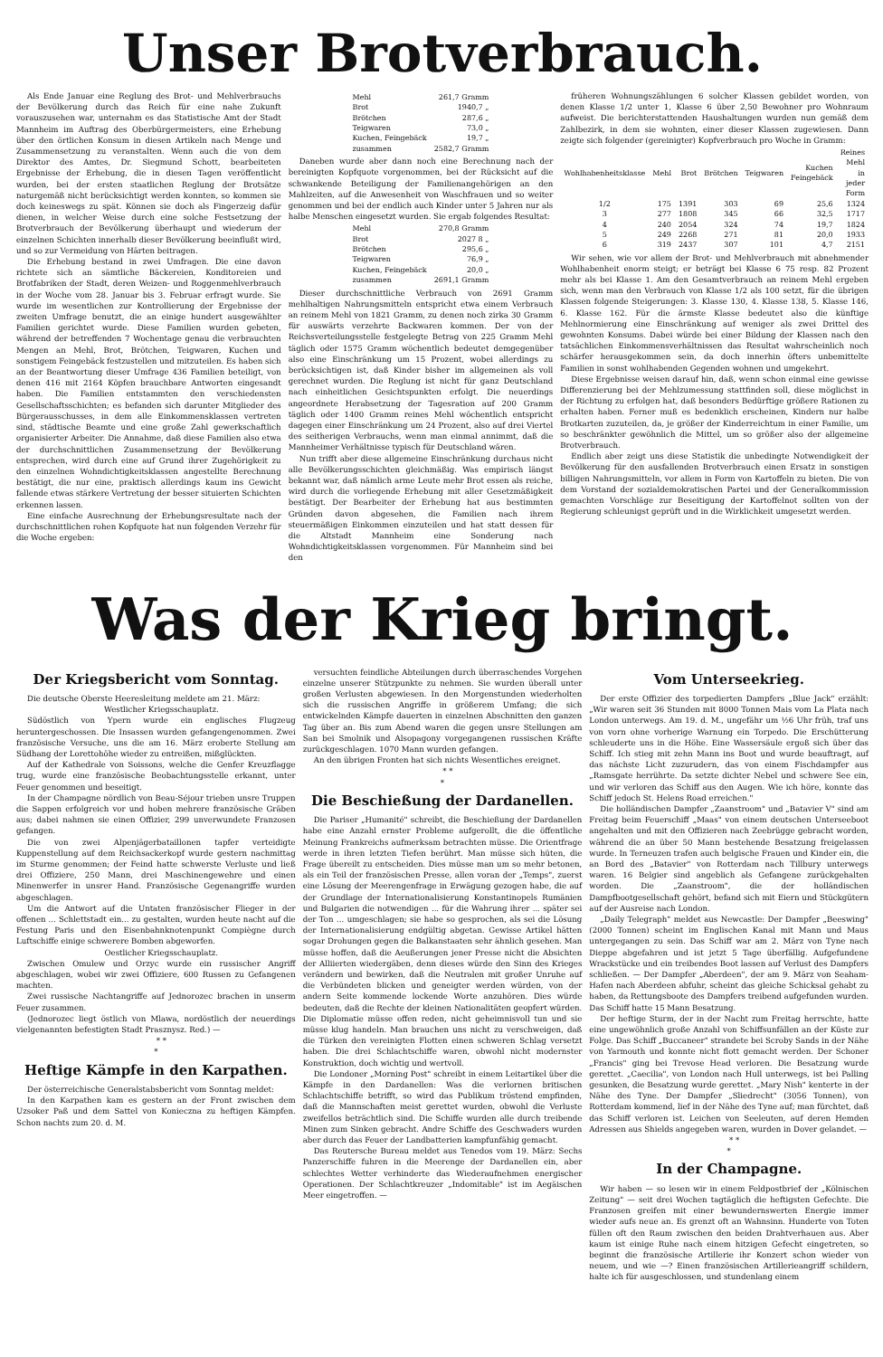Unser Brotverbrauch.
Als Ende Januar eine Reglung des Brot- und Mehlverbrauchs der Bevölkerung durch das Reich für eine nahe Zukunft vorauszusehen war, unternahm es das Statistische Amt der Stadt Mannheim im Auftrag des Oberbürgermeisters, eine Erhebung über den örtlichen Konsum in diesen Artikeln nach Menge und Zusammensetzung zu veranstalten. Wenn auch die von dem Direktor des Amtes, Dr. Siegmund Schott, bearbeiteten Ergebnisse der Erhebung, die in diesen Tagen veröffentlicht wurden, bei der ersten staatlichen Reglung der Brotsätze naturgemäß nicht berücksichtigt werden konnten, so kommen sie doch keineswegs zu spät. Können sie doch als Fingerzeig dafür dienen, in welcher Weise durch eine solche Festsetzung der Brotverbrauch der Bevölkerung überhaupt und wiederum der einzelnen Schichten innerhalb dieser Bevölkerung beeinflußt wird, und so zur Vermeidung von Härten beitragen.
Die Erhebung bestand in zwei Umfragen. Die eine davon richtete sich an sämtliche Bäckereien, Konditoreien und Brotfabriken der Stadt, deren Weizen- und Roggenmehlverbrauch in der Woche vom 28. Januar bis 3. Februar erfragt wurde. Sie wurde im wesentlichen zur Kontrollierung der Ergebnisse der zweiten Umfrage benutzt, die an einige hundert ausgewählter Familien gerichtet wurde. Diese Familien wurden gebeten, während der betreffenden 7 Wochentage genau die verbrauchten Mengen an Mehl, Brot, Brötchen, Teigwaren, Kuchen und sonstigem Feingebäck festzustellen und mitzuteilen. Es haben sich an der Beantwortung dieser Umfrage 436 Familien beteiligt, von denen 416 mit 2164 Köpfen brauchbare Antworten eingesandt haben. Die Familien entstammten den verschiedensten Gesellschaftsschichten; es befanden sich darunter Mitglieder des Bürgerausschusses, in dem alle Einkommensklassen vertreten sind, städtische Beamte und eine große Zahl gewerkschaftlich organisierter Arbeiter. Die Annahme, daß diese Familien also etwa der durchschnittlichen Zusammensetzung der Bevölkerung entsprechen, wird durch eine auf Grund ihrer Zugehörigkeit zu den einzelnen Wohndichtigkeitsklassen angestellte Berechnung bestätigt, die nur eine, praktisch allerdings kaum ins Gewicht fallende etwas stärkere Vertretung der besser situierten Schichten erkennen lassen.
Eine einfache Ausrechnung der Erhebungsresultate nach der durchschnittlichen rohen Kopfquote hat nun folgenden Verzehr für die Woche ergeben:
| Mehl | 261,7 Gramm |
| Brot | 1940,7 „ |
| Brötchen | 287,6 „ |
| Teigwaren | 73,0 „ |
| Kuchen, Feingebäck | 19,7 „ |
| zusammen | 2582,7 Gramm |
Daneben wurde aber dann noch eine Berechnung nach der bereinigten Kopfquote vorgenommen, bei der Rücksicht auf die schwankende Beteiligung der Familienangehörigen an den Mahlzeiten, auf die Anwesenheit von Waschfrauen und so weiter genommen und bei der endlich auch Kinder unter 5 Jahren nur als halbe Menschen eingesetzt wurden. Sie ergab folgendes Resultat:
| Mehl | 270,8 Gramm |
| Brot | 2027 8 „ |
| Brötchen | 295,6 „ |
| Teigwaren | 76,9 „ |
| Kuchen, Feingebäck | 20,0 „ |
| zusammen | 2691,1 Gramm |
Dieser durchschnittliche Verbrauch von 2691 Gramm mehlhaltigen Nahrungsmitteln entspricht etwa einem Verbrauch an reinem Mehl von 1821 Gramm, zu denen noch zirka 30 Gramm für auswärts verzehrte Backwaren kommen. Der von der Reichsverteilungsstelle festgelegte Betrag von 225 Gramm Mehl täglich oder 1575 Gramm wöchentlich bedeutet demgegenüber also eine Einschränkung um 15 Prozent, wobei allerdings zu berücksichtigen ist, daß Kinder bisher im allgemeinen als voll gerechnet wurden. Die Reglung ist nicht für ganz Deutschland nach einheitlichen Gesichtspunkten erfolgt. Die neuerdings angeordnete Herabsetzung der Tagesration auf 200 Gramm täglich oder 1400 Gramm reines Mehl wöchentlich entspricht dagegen einer Einschränkung um 24 Prozent, also auf drei Viertel des seitherigen Verbrauchs, wenn man einmal annimmt, daß die Mannheimer Verhältnisse typisch für Deutschland wären.
Nun trifft aber diese allgemeine Einschränkung durchaus nicht alle Bevölkerungsschichten gleichmäßig. Was empirisch längst bekannt war, daß nämlich arme Leute mehr Brot essen als reiche, wird durch die vorliegende Erhebung mit aller Gesetzmäßigkeit bestätigt. Der Bearbeiter der Erhebung hat aus bestimmten Gründen davon abgesehen, die Familien nach ihrem steuermäßigen Einkommen einzuteilen und hat statt dessen für die Altstadt Mannheim eine Sonderung nach Wohndichtigkeitsklassen vorgenommen. Für Mannheim sind bei den
früheren Wohnungszählungen 6 solcher Klassen gebildet worden, von denen Klasse 1/2 unter 1, Klasse 6 über 2,50 Bewohner pro Wohnraum aufweist. Die berichterstattenden Haushaltungen wurden nun gemäß dem Zahlbezirk, in dem sie wohnten, einer dieser Klassen zugewiesen. Dann zeigte sich folgender (gereinigter) Kopfverbrauch pro Woche in Gramm:
| Wohlhabenheitsklasse | Mehl | Brot | Brötchen | Teigwaren | Kuchen Feingebäck | Reines Mehl in jeder Form |
| --- | --- | --- | --- | --- | --- | --- |
| 1/2 | 175 | 1391 | 303 | 69 | 25,6 | 1324 |
| 3 | 277 | 1808 | 345 | 66 | 32,5 | 1717 |
| 4 | 240 | 2054 | 324 | 74 | 19,7 | 1824 |
| 5 | 249 | 2268 | 271 | 81 | 20,0 | 1933 |
| 6 | 319 | 2437 | 307 | 101 | 4,7 | 2151 |
Wir sehen, wie vor allem der Brot- und Mehlverbrauch mit abnehmender Wohlhabenheit enorm steigt; er beträgt bei Klasse 6 75 resp. 82 Prozent mehr als bei Klasse 1. Am den Gesamtverbrauch an reinem Mehl ergeben sich, wenn man den Verbrauch von Klasse 1/2 als 100 setzt, für die übrigen Klassen folgende Steigerungen: 3. Klasse 130, 4. Klasse 138, 5. Klasse 146, 6. Klasse 162. Für die ärmste Klasse bedeutet also die künftige Mehlnormierung eine Einschränkung auf weniger als zwei Drittel des gewohnten Konsums. Dabei würde bei einer Bildung der Klassen nach den tatsächlichen Einkommensverhältnissen das Resultat wahrscheinlich noch schärfer herausgekommen sein, da doch innerhin öfters unbemittelte Familien in sonst wohlhabenden Gegenden wohnen und umgekehrt.
Diese Ergebnisse weisen darauf hin, daß, wenn schon einmal eine gewisse Differenzierung bei der Mehlzumessung stattfinden soll, diese möglichst in der Richtung zu erfolgen hat, daß besonders Bedürftige größere Rationen zu erhalten haben. Ferner muß es bedenklich erscheinen, Kindern nur halbe Brotkarten zuzuteilen, da, je größer der Kinderreichtum in einer Familie, um so beschränkter gewöhnlich die Mittel, um so größer also der allgemeine Brotverbrauch.
Endlich aber zeigt uns diese Statistik die unbedingte Notwendigkeit der Bevölkerung für den ausfallenden Brotverbrauch einen Ersatz in sonstigen billigen Nahrungsmitteln, vor allem in Form von Kartoffeln zu bieten. Die von dem Vorstand der sozialdemokratischen Partei und der Generalkommission gemachten Vorschläge zur Beseitigung der Kartoffelnot sollten von der Regierung schleunigst geprüft und in die Wirklichkeit umgesetzt werden.
Was der Krieg bringt.
Der Kriegsbericht vom Sonntag.
Die deutsche Oberste Heeresleitung meldete am 21. März:
Westlicher Kriegsschauplatz.
Südöstlich von Ypern wurde ein englisches Flugzeug heruntergeschossen. Die Insassen wurden gefangengenommen. Zwei französische Versuche, uns die am 16. März eroberte Stellung am Südhang der Lorettohöhe wieder zu entreißen, mißglückten.
Auf der Kathedrale von Soissons, welche die Genfer Kreuzflagge trug, wurde eine französische Beobachtungsstelle erkannt, unter Feuer genommen und beseitigt.
In der Champagne nördlich von Beau-Séjour trieben unsre Truppen die Sappen erfolgreich vor und hoben mehrere französische Gräben aus; dabei nahmen sie einen Offizier, 299 unverwundete Franzosen gefangen.
Die von zwei Alpenjägerbataillonen tapfer verteidigte Kuppenstellung auf dem Reichsackerkopf wurde gestern nachmittag im Sturme genommen; der Feind hatte schwerste Verluste und ließ drei Offiziere, 250 Mann, drei Maschinengewehre und einen Minenwerfer in unsrer Hand. Französische Gegenangriffe wurden abgeschlagen.
Um die Antwort auf die Untaten französischer Flieger in der offenen ... Schlettstadt ein... zu gestalten, wurden heute nacht auf die Festung Paris und den Eisenbahnknotenpunkt Compiègne durch Luftschiffe einige schwerere Bomben abgeworfen.
Oestlicher Kriegsschauplatz.
Zwischen Omulew und Orzyc wurde ein russischer Angriff abgeschlagen, wobei wir zwei Offiziere, 600 Russen zu Gefangenen machten.
Zwei russische Nachtangriffe auf Jednorozec brachen in unserm Feuer zusammen.
(Jednorozec liegt östlich von Mlawa, nordöstlich der neuerdings vielgenannten befestigten Stadt Prasznysz. Red.) —
* *
*
Heftige Kämpfe in den Karpathen.
Der österreichische Generalstabsbericht vom Sonntag meldet:
In den Karpathen kam es gestern an der Front zwischen dem Uzsoker Paß und dem Sattel von Konieczna zu heftigen Kämpfen. Schon nachts zum 20. d. M.
versuchten feindliche Abteilungen durch überraschendes Vorgehen einzelne unserer Stützpunkte zu nehmen. Sie wurden überall unter großen Verlusten abgewiesen. In den Morgenstunden wiederholten sich die russischen Angriffe in größerem Umfang; die sich entwickelnden Kämpfe dauerten in einzelnen Abschnitten den ganzen Tag über an. Bis zum Abend waren die gegen unsre Stellungen am San bei Smolnik und Alsopagony vorgegangenen russischen Kräfte zurückgeschlagen. 1070 Mann wurden gefangen.
An den übrigen Fronten hat sich nichts Wesentliches ereignet.
* *
*
Die Beschießung der Dardanellen.
Die Pariser „Humanité" schreibt, die Beschießung der Dardanellen habe eine Anzahl ernster Probleme aufgerollt, die die öffentliche Meinung Frankreichs aufmerksam betrachten müsse. Die Orientfrage werde in ihren letzten Tiefen berührt. Man müsse sich hüten, die Frage übereilt zu entscheiden. Dies müsse man um so mehr betonen, als ein Teil der französischen Presse, allen voran der „Temps", zuerst eine Lösung der Meerengenfrage in Erwägung gezogen habe, die auf der Grundlage der Internationalisierung Konstantinopels Rumänien und Bulgarien die notwendigen ... für die Wahrung ihrer ... später sei der Ton ... umgeschlagen; sie habe so gesprochen, als sei die Lösung der Internationalisierung endgültig abgetan. Gewisse Artikel hätten sogar Drohungen gegen die Balkanstaaten sehr ähnlich gesehen. Man müsse hoffen, daß die Aeußerungen jener Presse nicht die Absichten der Alliierten wiedergäben, denn dieses würde den Sinn des Krieges verändern und bewirken, daß die Neutralen mit großer Unruhe auf die Verbündeten blicken und geneigter werden würden, von der andern Seite kommende lockende Worte anzuhören. Dies würde bedeuten, daß die Rechte der kleinen Nationalitäten geopfert würden. Die Diplomatie müsse offen reden, nicht geheimnisvoll tun und sie müsse klug handeln. Man brauchen uns nicht zu verschweigen, daß die Türken den vereinigten Flotten einen schweren Schlag versetzt haben. Die drei Schlachtschiffe waren, obwohl nicht modernster Konstruktion, doch wichtig und wertvoll.
Die Londoner „Morning Post" schreibt in einem Leitartikel über die Kämpfe in den Dardanellen: Was die verlornen britischen Schlachtschiffe betrifft, so wird das Publikum tröstend empfinden, daß die Mannschaften meist gerettet wurden, obwohl die Verluste zweifellos beträchtlich sind. Die Schiffe wurden alle durch treibende Minen zum Sinken gebracht. Andre Schiffe des Geschwaders wurden aber durch das Feuer der Landbatterien kampfunfähig gemacht.
Das Reutersche Bureau meldet aus Tenedos vom 19. März: Sechs Panzerschiffe fuhren in die Meerenge der Dardanellen ein, aber schlechtes Wetter verhinderte das Wiederaufnehmen energischer Operationen. Der Schlachtkreuzer „Indomitable" ist im Aegäischen Meer eingetroffen. —
Vom Unterseekrieg.
Der erste Offizier des torpedierten Dampfers „Blue Jack" erzählt: „Wir waren seit 36 Stunden mit 8000 Tonnen Mais vom La Plata nach London unterwegs. Am 19. d. M., ungefähr um ½6 Uhr früh, traf uns von vorn ohne vorherige Warnung ein Torpedo. Die Erschütterung schleuderte uns in die Höhe. Eine Wassersäule ergoß sich über das Schiff. Ich stieg mit zehn Mann ins Boot und wurde beauftragt, auf das nächste Licht zuzurudern, das von einem Fischdampfer aus „Ramsgate herrührte. Da setzte dichter Nebel und schwere See ein, und wir verloren das Schiff aus den Augen. Wie ich höre, konnte das Schiff jedoch St. Helens Road erreichen."
Die holländischen Dampfer „Zaanstroom" und „Batavier V" sind am Freitag beim Feuerschiff „Maas" von einem deutschen Unterseeboot angehalten und mit den Offizieren nach Zeebrügge gebracht worden, während die an über 50 Mann bestehende Besatzung freigelassen wurde. In Terneuzen trafen auch belgische Frauen und Kinder ein, die an Bord des „Batavier" von Rotterdam nach Tillbury unterwegs waren. 16 Belgier sind angeblich als Gefangene zurückgehalten worden. Die „Zaanstroom", die der holländischen Dampfbootgesellschaft gehört, befand sich mit Eiern und Stückgütern auf der Ausreise nach London.
„Daily Telegraph" meldet aus Newcastle: Der Dampfer „Beeswing" (2000 Tonnen) scheint im Englischen Kanal mit Mann und Maus untergegangen zu sein. Das Schiff war am 2. März von Tyne nach Dieppe abgefahren und ist jetzt 5 Tage überfällig. Aufgefundene Wrackstücke und ein treibendes Boot lassen auf Verlust des Dampfers schließen. — Der Dampfer „Aberdeen", der am 9. März von Seaham-Hafen nach Aberdeen abfuhr, scheint das gleiche Schicksal gehabt zu haben, da Rettungsboote des Dampfers treibend aufgefunden wurden. Das Schiff hatte 15 Mann Besatzung.
Der heftige Sturm, der in der Nacht zum Freitag herrschte, hatte eine ungewöhnlich große Anzahl von Schiffsunfällen an der Küste zur Folge. Das Schiff „Buccaneer" strandete bei Scroby Sands in der Nähe von Yarmouth und konnte nicht flott gemacht werden. Der Schoner „Francis" ging bei Trevose Head verloren. Die Besatzung wurde gerettet. „Caecilia", von London nach Hull unterwegs, ist bei Palling gesunken, die Besatzung wurde gerettet. „Mary Nish" kenterte in der Nähe des Tyne. Der Dampfer „Sliedrecht" (3056 Tonnen), von Rotterdam kommend, lief in der Nähe des Tyne auf; man fürchtet, daß das Schiff verloren ist. Leichen von Seeleuten, auf deren Hemden Adressen aus Shields angegeben waren, wurden in Dover gelandet. —
* *
*
In der Champagne.
Wir haben — so lesen wir in einem Feldpostbrief der „Kölnischen Zeitung" — seit drei Wochen tagtäglich die heftigsten Gefechte. Die Franzosen greifen mit einer bewundernswerten Energie immer wieder aufs neue an. Es grenzt oft an Wahnsinn. Hunderte von Toten füllen oft den Raum zwischen den beiden Drahtverhauen aus. Aber kaum ist einige Ruhe nach einem hitzigen Gefecht eingetreten, so beginnt die französische Artillerie ihr Konzert schon wieder von neuem, und wie —? Einen französischen Artillerieangriff schildern, halte ich für ausgeschlossen, und stundenlang einem